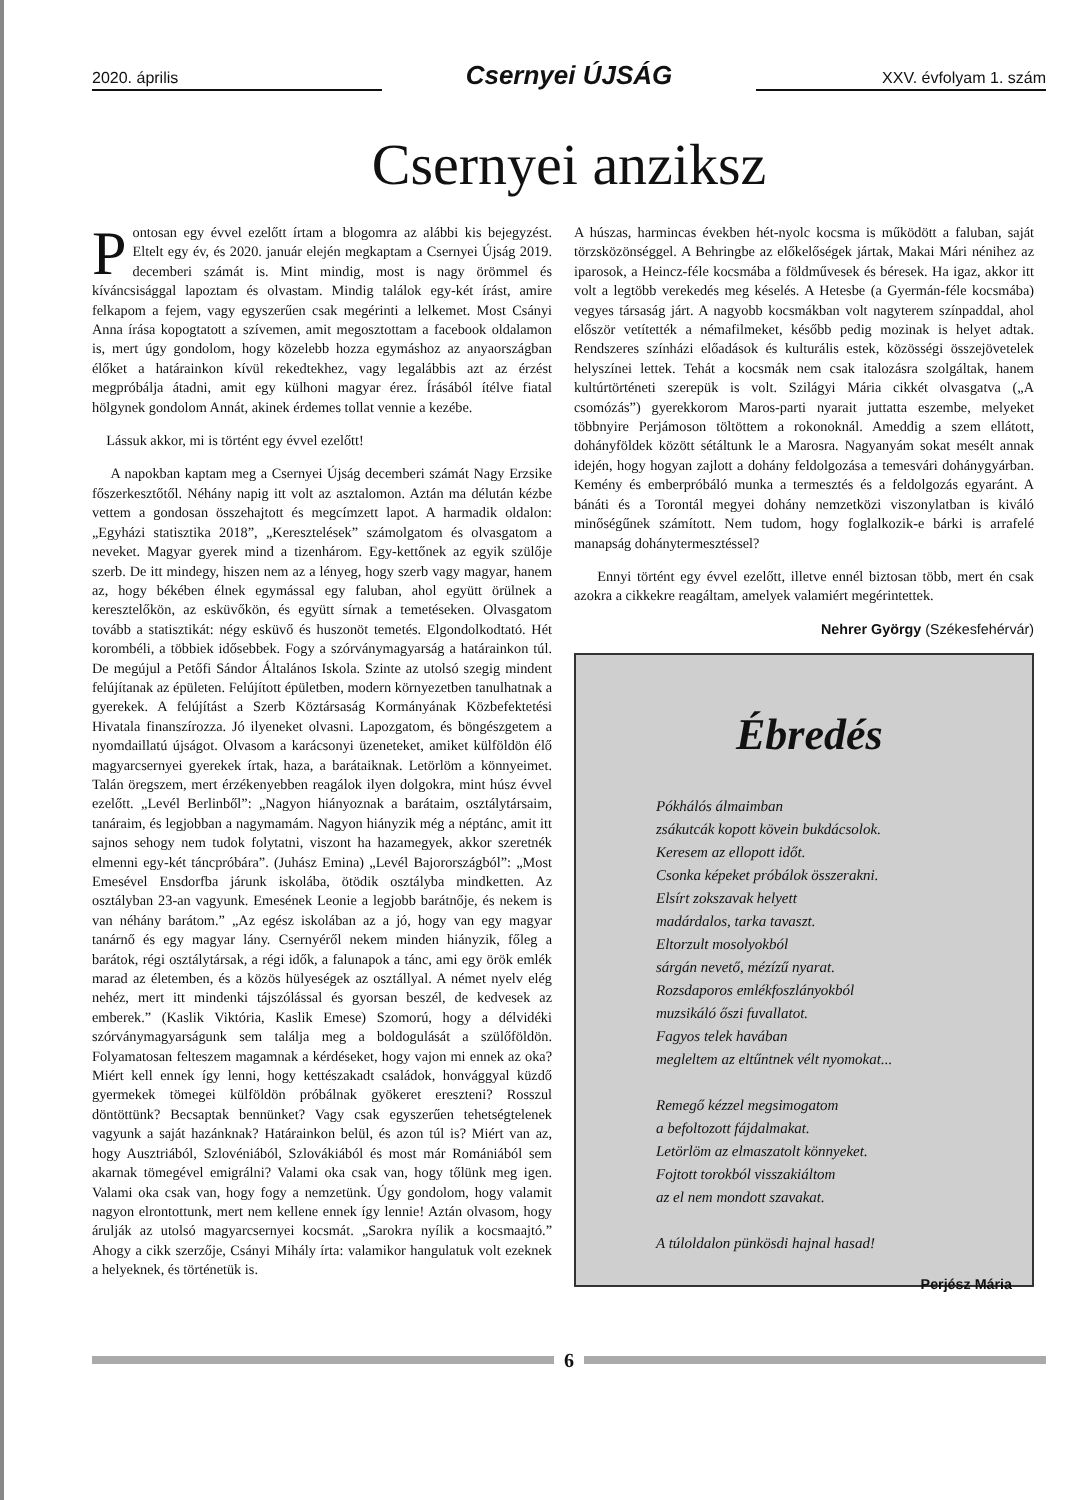2020. április
Csernyei ÚJSÁG
XXV. évfolyam 1. szám
Csernyei anziksz
Pontosan egy évvel ezelőtt írtam a blogomra az alábbi kis bejegyzést. Eltelt egy év, és 2020. január elején megkaptam a Csernyei Újság 2019. decemberi számát is. Mint mindig, most is nagy örömmel és kíváncsisággal lapoztam és olvastam. Mindig találok egy-két írást, amire felkapom a fejem, vagy egyszerűen csak megérinti a lelkemet. Most Csányi Anna írása kopogtatott a szívemen, amit megosztottam a facebook oldalamon is, mert úgy gondolom, hogy közelebb hozza egymáshoz az anyaországban élőket a határainkon kívül rekedtekhez, vagy legalábbis azt az érzést megpróbálja átadni, amit egy külhoni magyar érez. Írásából ítélve fiatal hölgynek gondolom Annát, akinek érdemes tollat vennie a kezébe.
Lássuk akkor, mi is történt egy évvel ezelőtt!
A napokban kaptam meg a Csernyei Újság decemberi számát Nagy Erzsike főszerkesztőtől. Néhány napig itt volt az asztalomon. Aztán ma délután kézbe vettem a gondosan összehajtott és megcímzett lapot. A harmadik oldalon: „Egyházi statisztika 2018”, „Keresztelések” számolgatom és olvasgatom a neveket. Magyar gyerek mind a tizenhárom. Egy-kettőnek az egyik szülője szerb. De itt mindegy, hiszen nem az a lényeg, hogy szerb vagy magyar, hanem az, hogy békében élnek egymással egy faluban, ahol együtt örülnek a keresztelőkön, az esküvőkön, és együtt sírnak a temetéseken. Olvasgatom tovább a statisztikát: négy esküvő és huszonöt temetés. Elgondolkodtató. Hét korombéli, a többiek idősebbek. Fogy a szórványmagyarság a határainkon túl. De megújul a Petőfi Sándor Általános Iskola. Szinte az utolsó szegig mindent felújítanak az épületen. Felújított épületben, modern környezetben tanulhatnak a gyerekek. A felújítást a Szerb Köztársaság Kormányának Közbefektetési Hivatala finanszírozza. Jó ilyeneket olvasni. Lapozgatom, és böngészgetem a nyomdaillatú újságot. Olvasom a karácsonyi üzeneteket, amiket külföldön élő magyarcsernyei gyerekek írtak, haza, a barátaiknak. Letörlöm a könnyeimet. Talán öregszem, mert érzékenyebben reagálok ilyen dolgokra, mint húsz évvel ezelőtt. „Levél Berlinből”: „Nagyon hiányoznak a barátaim, osztálytársaim, tanáraim, és legjobban a nagymamám. Nagyon hiányzik még a néptánc, amit itt sajnos sehogy nem tudok folytatni, viszont ha hazamegyek, akkor szeretnék elmenni egy-két táncpróbára”. (Juhász Emina) „Levél Bajorországból”: „Most Emesével Ensdorfba járunk iskolába, ötödik osztályba mindketten. Az osztályban 23-an vagyunk. Emesének Leonie a legjobb barátnője, és nekem is van néhány barátom.” „Az egész iskolában az a jó, hogy van egy magyar tanárnő és egy magyar lány. Csernyéről nekem minden hiányzik, főleg a barátok, régi osztálytársak, a régi idők, a falunapok a tánc, ami egy örök emlék marad az életemben, és a közös hülyeségek az osztállyal. A német nyelv elég nehéz, mert itt mindenki tájszólással és gyorsan beszél, de kedvesek az emberek.” (Kaslik Viktória, Kaslik Emese) Szomorú, hogy a délvidéki szórványmagyarságunk sem találja meg a boldogulását a szülőföldön. Folyamatosan felteszem magamnak a kérdéseket, hogy vajon mi ennek az oka? Miért kell ennek így lenni, hogy kettészakadt családok, honvággyal küzdő gyermekek tömegei külföldön próbálnak gyökeret ereszteni? Rosszul döntöttünk? Becsaptak bennünket? Vagy csak egyszerűen tehetségtelenek vagyunk a saját hazánknak? Határainkon belül, és azon túl is? Miért van az, hogy Ausztriából, Szlovéniából, Szlovákiából és most már Romániából sem akarnak tömegével emigrálni? Valami oka csak van, hogy tőlünk meg igen. Valami oka csak van, hogy fogy a nemzetünk. Úgy gondolom, hogy valamit nagyon elrontottunk, mert nem kellene ennek így lennie! Aztán olvasom, hogy árulják az utolsó magyarcsernyei kocsmát. „Sarokra nyílik a kocsmaajtó.” Ahogy a cikk szerzője, Csányi Mihály írta: valamikor hangulatuk volt ezeknek a helyeknek, és történetük is.
A húszas, harmincas években hét-nyolc kocsma is működött a faluban, saját törzsközönséggel. A Behringbe az előkelőségek jártak, Makai Mári nénihez az iparosok, a Heincz-féle kocsmába a földművesek és béresek. Ha igaz, akkor itt volt a legtöbb verekedés meg késelés. A Hetesbe (a Gyermán-féle kocsmába) vegyes társaság járt. A nagyobb kocsmákban volt nagyterem színpaddal, ahol először vetítették a némafilmeket, később pedig mozinak is helyet adtak. Rendszeres színházi előadások és kulturális estek, közösségi összejövetelek helyszínei lettek. Tehát a kocsmák nem csak italozásra szolgáltak, hanem kultúrtörténeti szerepük is volt. Szilágyi Mária cikkét olvasgatva („A csomózás”) gyerekkorom Maros-parti nyarait juttatta eszembe, melyeket többnyire Perjámoson töltöttem a rokonoknál. Ameddig a szem ellátott, dohányföldek között sétáltunk le a Marosra. Nagyanyám sokat mesélt annak idején, hogy hogyan zajlott a dohány feldolgozása a temesvári dohánygyárban. Kemény és emberpróbáló munka a termesztés és a feldolgozás egyaránt. A bánáti és a Torontál megyei dohány nemzetközi viszonylatban is kiváló minőségűnek számított. Nem tudom, hogy foglalkozik-e bárki is arrafelé manapság dohánytermesztéssel?
Ennyi történt egy évvel ezelőtt, illetve ennél biztosan több, mert én csak azokra a cikkekre reagáltam, amelyek valamiért megérintettek.
Nehrer György (Székesfehérvár)
Ébredés
Pókhálós álmaimban
zsákutcák kopott kövein bukdácsolok.
Keresem az ellopott időt.
Csonka képeket próbálok összerakni.
Elsírt zokszavak helyett
madárdalos, tarka tavaszt.
Eltorzult mosolyokból
sárgán nevető, mézízű nyarat.
Rozsdaporos emlékfoszlányokból
muzsikáló őszi fuvallatot.
Fagyos telek havában
megleltem az eltűntnek vélt nyomokat...
Remegő kézzel megsimogatom
a befoltozott fájdalmakat.
Letörlöm az elmaszatolt könnyeket.
Fojtott torokból visszakiáltom
az el nem mondott szavakat.
A túloldalon pünkösdi hajnal hasad!
Perjész Mária
6